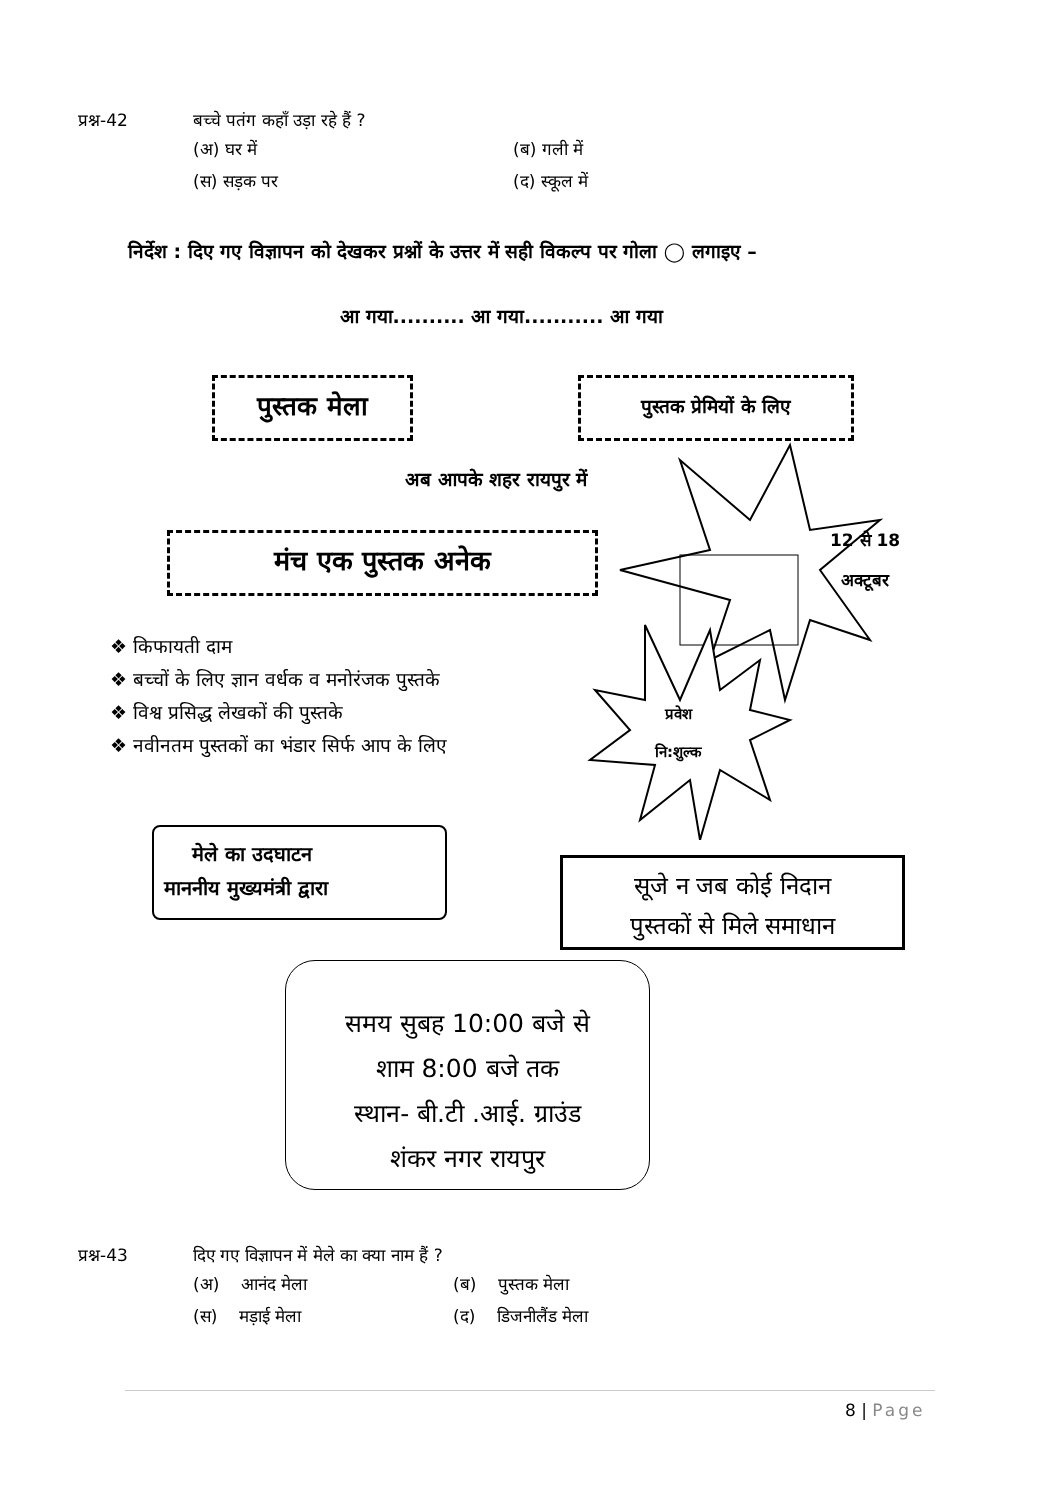प्रश्न-42 बच्चे पतंग कहाँ उड़ा रहे हैं ?
(अ) घर में (ब) गली में (स) सड़क पर (द) स्कूल में
निर्देश : दिए गए विज्ञापन को देखकर प्रश्नों के उत्तर में सही विकल्प पर गोला ◯ लगाइए –
आ गया.......... आ गया........... आ गया
पुस्तक मेला पुस्तक प्रेमियों के लिए
अब आपके शहर रायपुर में
मंच एक पुस्तक अनेक
12 से 18
अक्टूबर
प्रवेश
नि:शुल्क
❖ किफायती दाम
❖ बच्चों के लिए ज्ञान वर्धक व मनोरंजक पुस्तके
❖ विश्व प्रसिद्ध लेखकों की पुस्तके
❖ नवीनतम पुस्तकों का भंडार सिर्फ आप के लिए
मेले का उदघाटन
माननीय मुख्यमंत्री द्वारा
सूजे न जब कोई निदान
पुस्तकों से मिले समाधान
समय सुबह 10:00 बजे से
शाम 8:00 बजे तक
स्थान- बी.टी .आई. ग्राउंड
शंकर नगर रायपुर
प्रश्न-43 दिए गए विज्ञापन में मेले का क्या नाम हैं ?
(अ) आनंद मेला (ब) पुस्तक मेला (स) मड़ाई मेला (द) डिजनीलैंड मेला
8 | Page